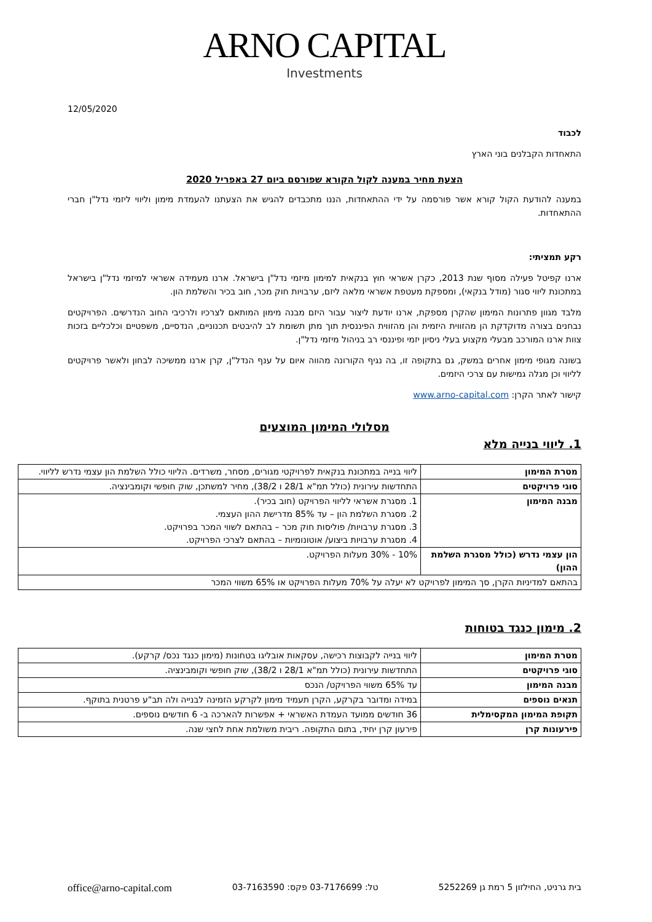ARNO CAPITAL
Investments
12/05/2020
לכבוד
התאחדות הקבלנים בוני הארץ
הצעת מחיר במענה לקול הקורא שפורסם ביום 27 באפריל 2020
במענה להודעת הקול קורא אשר פורסמה על ידי ההתאחדות, הננו מתכבדים להגיש את הצעתנו להעמדת מימון וליווי ליזמי נדל"ן חברי ההתאחדות.
רקע תמציתי:
ארנו קפיטל פעילה מסוף שנת 2013, כקרן אשראי חוץ בנקאית למימון מיזמי נדל"ן בישראל. ארנו מעמידה אשראי למיזמי נדל"ן בישראל במתכונת ליווי סגור (מודל בנקאי), ומספקת מעטפת אשראי מלאה ליזם, ערבויות חוק מכר, חוב בכיר והשלמת הון.
מלבד מגוון פתרונות המימון שהקרן מספקת, ארנו יודעת ליצור עבור היזם מבנה מימון המותאם לצרכיו ולרכיבי החוב הנדרשים. הפרויקטים נבחנים בצורה מדוקדקת הן מהזווית היזמית והן מהזווית הפיננסית תוך מתן תשומת לב להיבטים תכנוניים, הנדסיים, משפטיים וכלכליים בזכות צוות ארנו המורכב מבעלי מקצוע בעלי ניסיון יזמי ופיננסי רב בניהול מיזמי נדל"ן.
בשונה מגופי מימון אחרים במשק, גם בתקופה זו, בה נגיף הקורונה מהווה איום על ענף הנדל"ן, קרן ארנו ממשיכה לבחון ולאשר פרויקטים לליווי וכן מגלה גמישות עם צרכי היזמים.
קישור לאתר הקרן: www.arno-capital.com
מסלולי המימון המוצעים
1. ליווי בנייה מלא
| מטרת המימון | ליווי בנייה במתכונת בנקאית לפרויקטי מגורים, מסחר, משרדים. הליווי כולל השלמת הון עצמי נדרש לליווי. |
| סוגי פרויקטים | התחדשות עירונית (כולל תמ"א 28/1 ו 38/2), מחיר למשתכן, שוק חופשי וקומבינציה. |
| מבנה המימון | 1. מסגרת אשראי לליווי הפרויקט (חוב בכיר). 2. מסגרת השלמת הון – עד 85% מדרישת ההון העצמי. 3. מסגרת ערבויות/ פוליסות חוק מכר – בהתאם לשווי המכר בפרויקט. 4. מסגרת ערבויות ביצוע/ אוטונומיות – בהתאם לצרכי הפרויקט. |
| הון עצמי נדרש (כולל מסגרת השלמת ההון) | 10% - 30% מעלות הפרויקט. |
| בהתאם למדיניות הקרן, סך המימון לפרויקט לא יעלה על 70% מעלות הפרויקט או 65% משווי המכר | |
2. מימון כנגד בטוחות
| מטרת המימון | ליווי בנייה לקבוצות רכישה, עסקאות אובליגו בטחונות (מימון כנגד נכס/ קרקע). |
| סוגי פרויקטים | התחדשות עירונית (כולל תמ"א 28/1 ו 38/2), שוק חופשי וקומבינציה. |
| מבנה המימון | עד 65% משווי הפרויקט/ הנכס |
| תנאים נוספים | במידה ומדובר בקרקע, הקרן תעמיד מימון לקרקע הזמינה לבנייה ולה תב"ע פרטנית בתוקף. |
| תקופת המימון המקסימלית | 36 חודשים ממועד העמדת האשראי + אפשרות להארכה ב- 6 חודשים נוספים. |
| פירעונות קרן | פירעון קרן יחיד, בתום התקופה. ריבית משולמת אחת לחצי שנה. |
בית גרניט, החילזון 5 רמת גן 5252269 טל: 03-7176699 פקס: 03-7163590 office@arno-capital.com